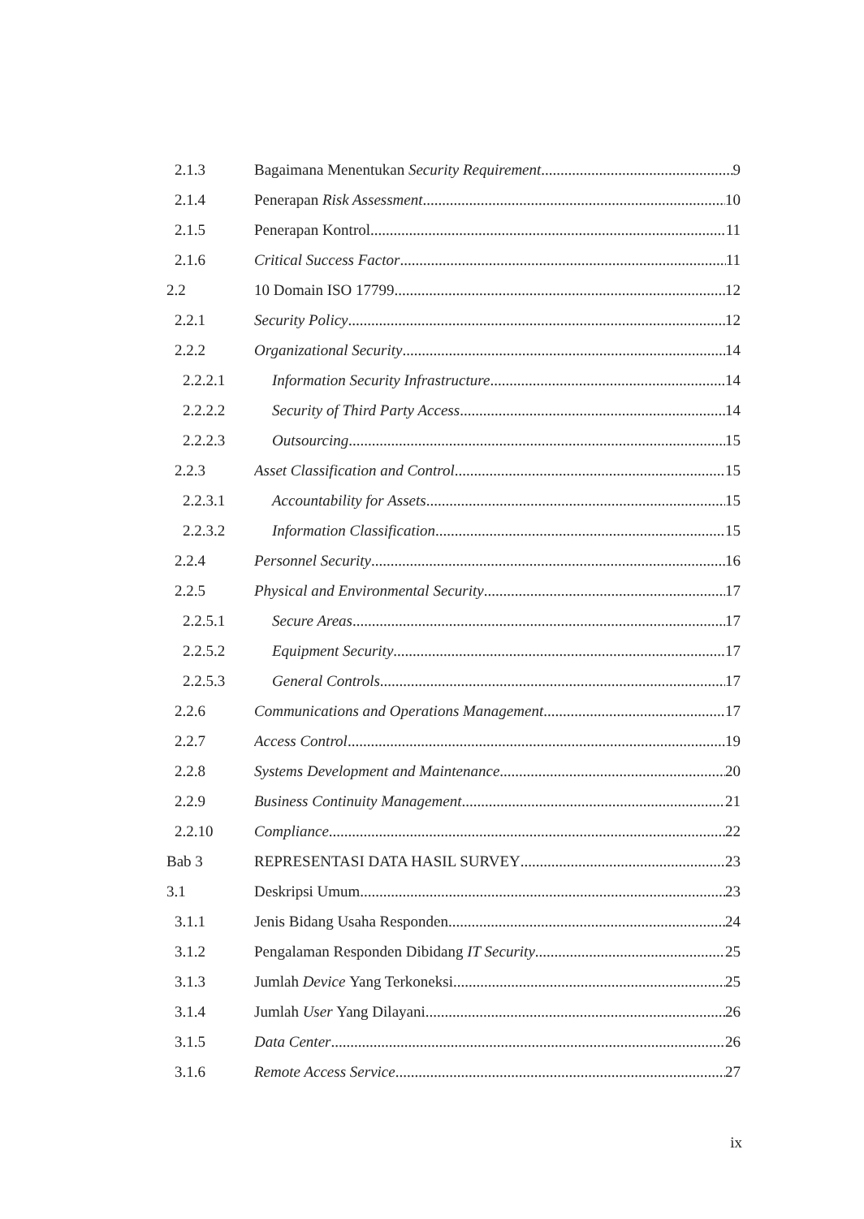2.1.3 Bagaimana Menentukan Security Requirement 9
2.1.4 Penerapan Risk Assessment 10
2.1.5 Penerapan Kontrol 11
2.1.6 Critical Success Factor 11
2.2 10 Domain ISO 17799 12
2.2.1 Security Policy 12
2.2.2 Organizational Security 14
2.2.2.1 Information Security Infrastructure 14
2.2.2.2 Security of Third Party Access 14
2.2.2.3 Outsourcing 15
2.2.3 Asset Classification and Control 15
2.2.3.1 Accountability for Assets 15
2.2.3.2 Information Classification 15
2.2.4 Personnel Security 16
2.2.5 Physical and Environmental Security 17
2.2.5.1 Secure Areas 17
2.2.5.2 Equipment Security 17
2.2.5.3 General Controls 17
2.2.6 Communications and Operations Management 17
2.2.7 Access Control 19
2.2.8 Systems Development and Maintenance 20
2.2.9 Business Continuity Management 21
2.2.10 Compliance 22
Bab 3 REPRESENTASI DATA HASIL SURVEY 23
3.1 Deskripsi Umum 23
3.1.1 Jenis Bidang Usaha Responden 24
3.1.2 Pengalaman Responden Dibidang IT Security 25
3.1.3 Jumlah Device Yang Terkoneksi 25
3.1.4 Jumlah User Yang Dilayani 26
3.1.5 Data Center 26
3.1.6 Remote Access Service 27
ix